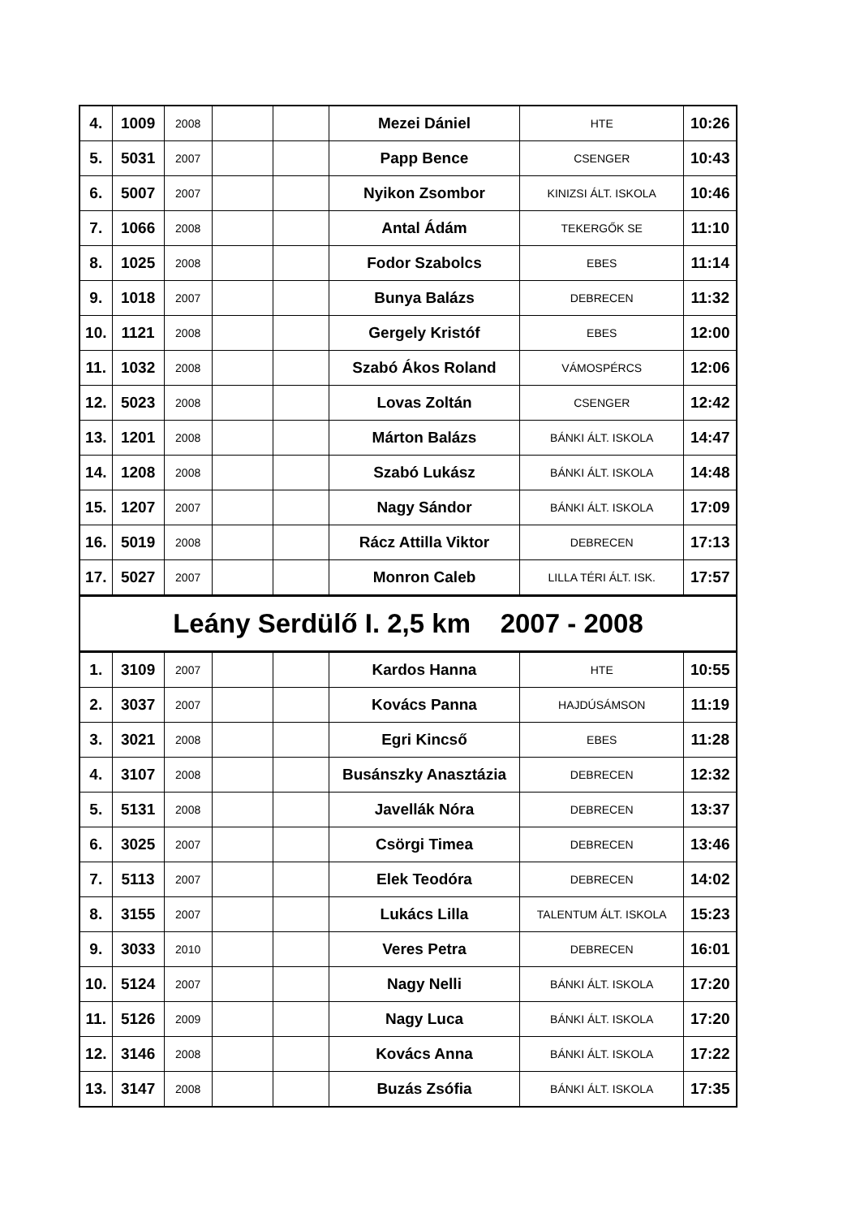| 4. | 1009 | 2008 | | | Mezei Dániel | HTE | 10:26 |
| 5. | 5031 | 2007 | | | Papp Bence | CSENGER | 10:43 |
| 6. | 5007 | 2007 | | | Nyikon Zsombor | KINIZSI ÁLT. ISKOLA | 10:46 |
| 7. | 1066 | 2008 | | | Antal Ádám | TEKERGŐK SE | 11:10 |
| 8. | 1025 | 2008 | | | Fodor Szabolcs | EBES | 11:14 |
| 9. | 1018 | 2007 | | | Bunya Balázs | DEBRECEN | 11:32 |
| 10. | 1121 | 2008 | | | Gergely Kristóf | EBES | 12:00 |
| 11. | 1032 | 2008 | | | Szabó Ákos Roland | VÁMOSPÉRCS | 12:06 |
| 12. | 5023 | 2008 | | | Lovas Zoltán | CSENGER | 12:42 |
| 13. | 1201 | 2008 | | | Márton Balázs | BÁNKI ÁLT. ISKOLA | 14:47 |
| 14. | 1208 | 2008 | | | Szabó Lukász | BÁNKI ÁLT. ISKOLA | 14:48 |
| 15. | 1207 | 2007 | | | Nagy Sándor | BÁNKI ÁLT. ISKOLA | 17:09 |
| 16. | 5019 | 2008 | | | Rácz Attilla Viktor | DEBRECEN | 17:13 |
| 17. | 5027 | 2007 | | | Monron Caleb | LILLA TÉRI ÁLT. ISK. | 17:57 |
| Leány Serdülő I. 2,5 km 2007 - 2008 | | | | | | | |
| 1. | 3109 | 2007 | | | Kardos Hanna | HTE | 10:55 |
| 2. | 3037 | 2007 | | | Kovács Panna | HAJDÚSÁMSON | 11:19 |
| 3. | 3021 | 2008 | | | Egri Kincső | EBES | 11:28 |
| 4. | 3107 | 2008 | | | Busánszky Anasztázia | DEBRECEN | 12:32 |
| 5. | 5131 | 2008 | | | Javellák Nóra | DEBRECEN | 13:37 |
| 6. | 3025 | 2007 | | | Csörgi Timea | DEBRECEN | 13:46 |
| 7. | 5113 | 2007 | | | Elek Teodóra | DEBRECEN | 14:02 |
| 8. | 3155 | 2007 | | | Lukács Lilla | TALENTUM ÁLT. ISKOLA | 15:23 |
| 9. | 3033 | 2010 | | | Veres Petra | DEBRECEN | 16:01 |
| 10. | 5124 | 2007 | | | Nagy Nelli | BÁNKI ÁLT. ISKOLA | 17:20 |
| 11. | 5126 | 2009 | | | Nagy Luca | BÁNKI ÁLT. ISKOLA | 17:20 |
| 12. | 3146 | 2008 | | | Kovács Anna | BÁNKI ÁLT. ISKOLA | 17:22 |
| 13. | 3147 | 2008 | | | Buzás Zsófia | BÁNKI ÁLT. ISKOLA | 17:35 |